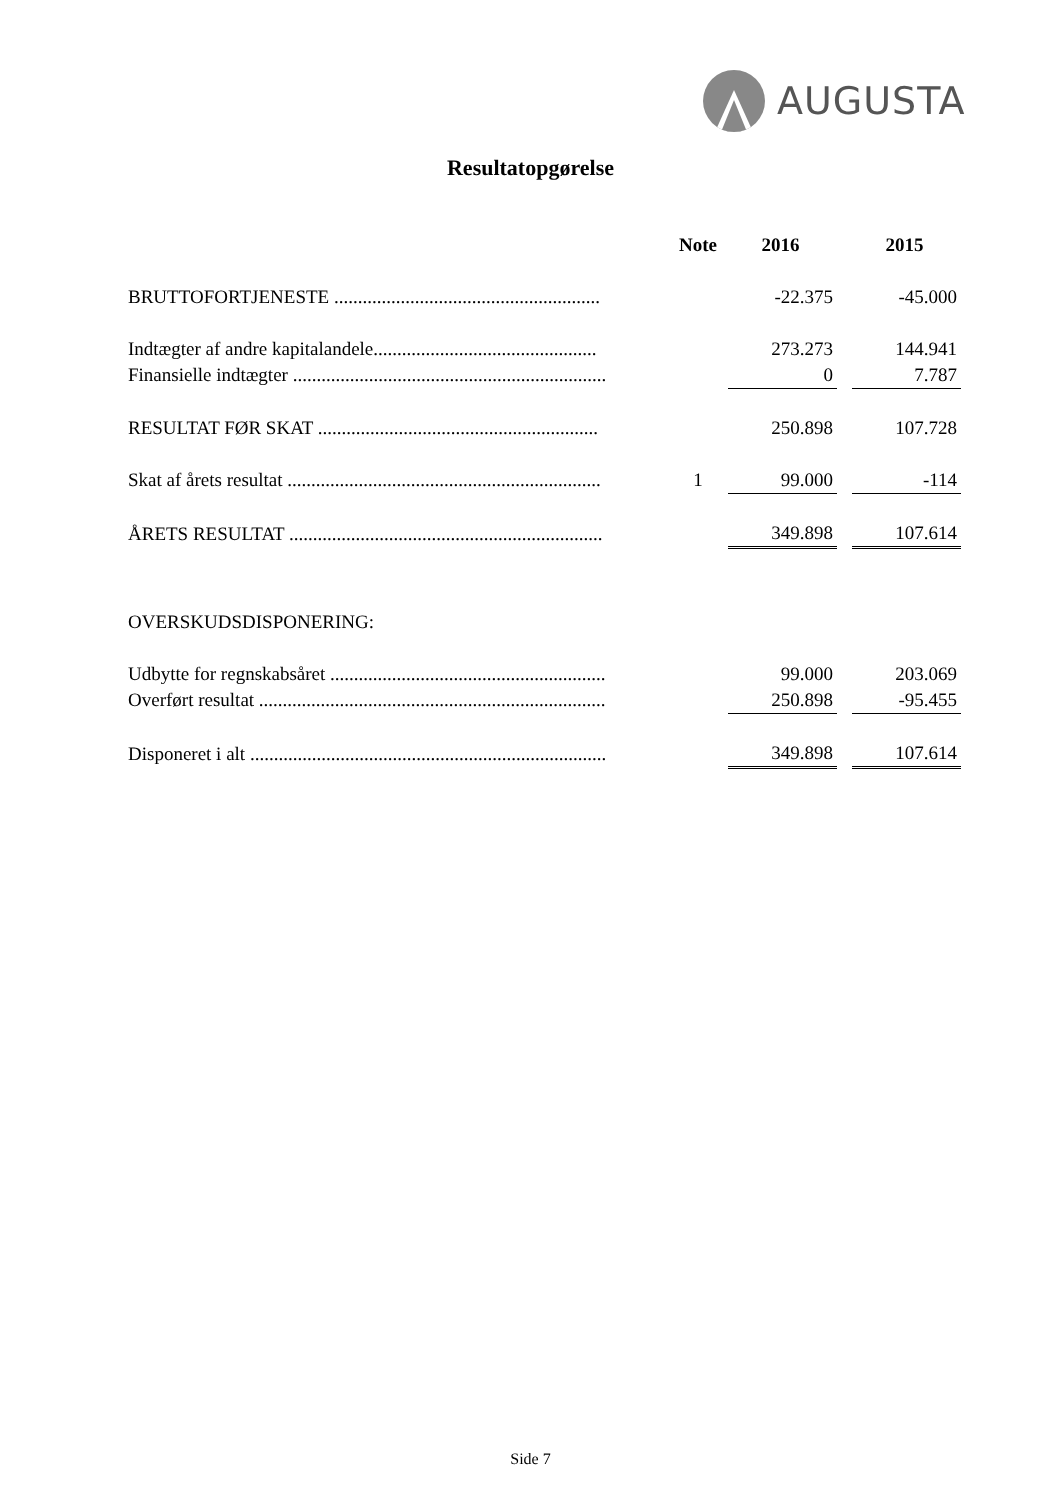AUGUSTA
Resultatopgørelse
| | Note | 2016 | | 2015 |
| --- | --- | --- | --- | --- |
| BRUTTOFORTJENESTE ........................................................ | | -22.375 | | -45.000 |
| Indtægter af andre kapitalandele............................................... | | 273.273 | | 144.941 |
| Finansielle indtægter .................................................................. | | 0 | | 7.787 |
| RESULTAT FØR SKAT ........................................................... | | 250.898 | | 107.728 |
| Skat af årets resultat .................................................................. | 1 | 99.000 | | -114 |
| ÅRETS RESULTAT .................................................................. | | 349.898 | | 107.614 |
| OVERSKUDSDISPONERING: | | | | |
| Udbytte for regnskabsåret .......................................................... | | 99.000 | | 203.069 |
| Overført resultat ......................................................................... | | 250.898 | | -95.455 |
| Disponeret i alt ........................................................................... | | 349.898 | | 107.614 |
Side 7